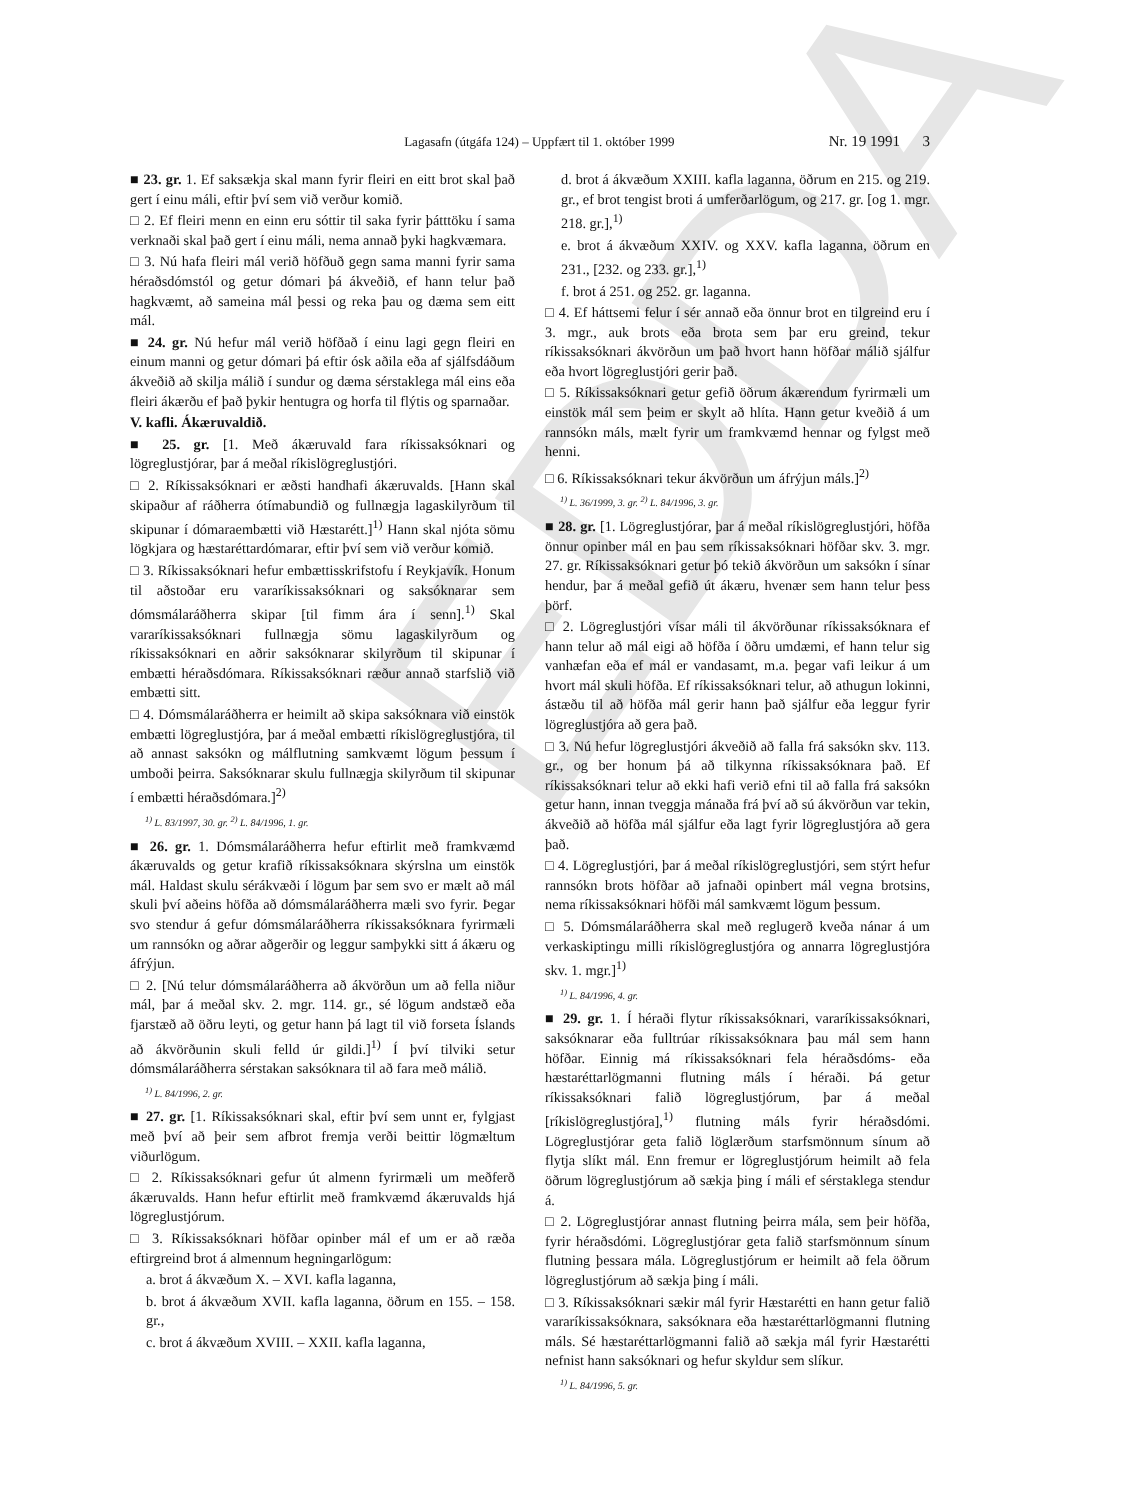EDDA
Lagasafn (útgáfa 124) – Uppfært til 1. október 1999 Nr. 19 1991 3
■ 23. gr. 1. Ef saksækja skal mann fyrir fleiri en eitt brot skal það gert í einu máli, eftir því sem við verður komið.
□ 2. Ef fleiri menn en einn eru sóttir til saka fyrir þátttöku í sama verknaði skal það gert í einu máli, nema annað þyki hagkvæmara.
□ 3. Nú hafa fleiri mál verið höfðuð gegn sama manni fyrir sama héraðsdómstól og getur dómari þá ákveðið, ef hann telur það hagkvæmt, að sameina mál þessi og reka þau og dæma sem eitt mál.
■ 24. gr. Nú hefur mál verið höfðað í einu lagi gegn fleiri en einum manni og getur dómari þá eftir ósk aðila eða af sjálfsdáðum ákveðið að skilja málið í sundur og dæma sérstaklega mál eins eða fleiri ákærðu ef það þykir hentugra og horfa til flýtis og sparnaðar.
V. kafli. Ákæruvaldið.
■ 25. gr. [1. Með ákæruvald fara ríkissaksóknari og lögreglustjórar, þar á meðal ríkislögreglustjóri.
□ 2. Ríkissaksóknari er æðsti handhafi ákæruvalds. [Hann skal skipaður af ráðherra ótímabundið og fullnægja lagaskilyrðum til skipunar í dómaraembætti við Hæstarétt.]<sup>1)</sup> Hann skal njóta sömu lögkjara og hæstaréttardómarar, eftir því sem við verður komið.
□ 3. Ríkissaksóknari hefur embættisskrifstofu í Reykjavík. Honum til aðstoðar eru vararíkissaksóknari og saksóknarar sem dómsmálaráðherra skipar [til fimm ára í senn].<sup>1)</sup> Skal vararíkissaksóknari fullnægja sömu lagaskilyrðum og ríkissaksóknari en aðrir saksóknarar skilyrðum til skipunar í embætti héraðsdómara. Ríkissaksóknari ræður annað starfslið við embætti sitt.
□ 4. Dómsmálaráðherra er heimilt að skipa saksóknara við einstök embætti lögreglustjóra, þar á meðal embætti ríkislögreglustjóra, til að annast saksókn og málflutning samkvæmt lögum þessum í umboði þeirra. Saksóknarar skulu fullnægja skilyrðum til skipunar í embætti héraðsdómara.]<sup>2)</sup>
<sup>1)</sup> L. 83/1997, 30. gr. <sup>2)</sup> L. 84/1996, 1. gr.
■ 26. gr. 1. Dómsmálaráðherra hefur eftirlit með framkvæmd ákæruvalds og getur krafið ríkissaksóknara skýrslna um einstök mál. Haldast skulu sérákvæði í lögum þar sem svo er mælt að mál skuli því aðeins höfða að dómsmálaráðherra mæli svo fyrir. Þegar svo stendur á gefur dómsmálaráðherra ríkissaksóknara fyrirmæli um rannsókn og aðrar aðgerðir og leggur samþykki sitt á ákæru og áfrýjun.
□ 2. [Nú telur dómsmálaráðherra að ákvörðun um að fella niður mál, þar á meðal skv. 2. mgr. 114. gr., sé lögum andstæð eða fjarstæð að öðru leyti, og getur hann þá lagt til við forseta Íslands að ákvörðunin skuli felld úr gildi.]<sup>1)</sup> Í því tilviki setur dómsmálaráðherra sérstakan saksóknara til að fara með málið.
<sup>1)</sup> L. 84/1996, 2. gr.
■ 27. gr. [1. Ríkissaksóknari skal, eftir því sem unnt er, fylgjast með því að þeir sem afbrot fremja verði beittir lögmæltum viðurlögum.
□ 2. Ríkissaksóknari gefur út almenn fyrirmæli um meðferð ákæruvalds. Hann hefur eftirlit með framkvæmd ákæruvalds hjá lögreglustjórum.
□ 3. Ríkissaksóknari höfðar opinber mál ef um er að ræða eftirgreind brot á almennum hegningarlögum:
a. brot á ákvæðum X. – XVI. kafla laganna,
b. brot á ákvæðum XVII. kafla laganna, öðrum en 155. – 158. gr.,
c. brot á ákvæðum XVIII. – XXII. kafla laganna,
d. brot á ákvæðum XXIII. kafla laganna, öðrum en 215. og 219. gr., ef brot tengist broti á umferðarlögum, og 217. gr. [og 1. mgr. 218. gr.],<sup>1)</sup>
e. brot á ákvæðum XXIV. og XXV. kafla laganna, öðrum en 231., [232. og 233. gr.],<sup>1)</sup>
f. brot á 251. og 252. gr. laganna.
□ 4. Ef háttsemi felur í sér annað eða önnur brot en tilgreind eru í 3. mgr., auk brots eða brota sem þar eru greind, tekur ríkissaksóknari ákvörðun um það hvort hann höfðar málið sjálfur eða hvort lögreglustjóri gerir það.
□ 5. Ríkissaksóknari getur gefið öðrum ákærendum fyrirmæli um einstök mál sem þeim er skylt að hlíta. Hann getur kveðið á um rannsókn máls, mælt fyrir um framkvæmd hennar og fylgst með henni.
□ 6. Ríkissaksóknari tekur ákvörðun um áfrýjun máls.]<sup>2)</sup>
<sup>1)</sup> L. 36/1999, 3. gr. <sup>2)</sup> L. 84/1996, 3. gr.
■ 28. gr. [1. Lögreglustjórar, þar á meðal ríkislögreglustjóri, höfða önnur opinber mál en þau sem ríkissaksóknari höfðar skv. 3. mgr. 27. gr. Ríkissaksóknari getur þó tekið ákvörðun um saksókn í sínar hendur, þar á meðal gefið út ákæru, hvenær sem hann telur þess þörf.
□ 2. Lögreglustjóri vísar máli til ákvörðunar ríkissaksóknara ef hann telur að mál eigi að höfða í öðru umdæmi, ef hann telur sig vanhæfan eða ef mál er vandasamt, m.a. þegar vafi leikur á um hvort mál skuli höfða. Ef ríkissaksóknari telur, að athugun lokinni, ástæðu til að höfða mál gerir hann það sjálfur eða leggur fyrir lögreglustjóra að gera það.
□ 3. Nú hefur lögreglustjóri ákveðið að falla frá saksókn skv. 113. gr., og ber honum þá að tilkynna ríkissaksóknara það. Ef ríkissaksóknari telur að ekki hafi verið efni til að falla frá saksókn getur hann, innan tveggja mánaða frá því að sú ákvörðun var tekin, ákveðið að höfða mál sjálfur eða lagt fyrir lögreglustjóra að gera það.
□ 4. Lögreglustjóri, þar á meðal ríkislögreglustjóri, sem stýrt hefur rannsókn brots höfðar að jafnaði opinbert mál vegna brotsins, nema ríkissaksóknari höfði mál samkvæmt lögum þessum.
□ 5. Dómsmálaráðherra skal með reglugerð kveða nánar á um verkaskiptingu milli ríkislögreglustjóra og annarra lögreglustjóra skv. 1. mgr.]<sup>1)</sup>
<sup>1)</sup> L. 84/1996, 4. gr.
■ 29. gr. 1. Í héraði flytur ríkissaksóknari, vararíkissaksóknari, saksóknarar eða fulltrúar ríkissaksóknara þau mál sem hann höfðar. Einnig má ríkissaksóknari fela héraðsdóms- eða hæstaréttarlögmanni flutning máls í héraði. Þá getur ríkissaksóknari falið lögreglustjórum, þar á meðal [ríkislögreglustjóra],<sup>1)</sup> flutning máls fyrir héraðsdómi. Lögreglustjórar geta falið löglærðum starfsmönnum sínum að flytja slíkt mál. Enn fremur er lögreglustjórum heimilt að fela öðrum lögreglustjórum að sækja þing í máli ef sérstaklega stendur á.
□ 2. Lögreglustjórar annast flutning þeirra mála, sem þeir höfða, fyrir héraðsdómi. Lögreglustjórar geta falið starfsmönnum sínum flutning þessara mála. Lögreglustjórum er heimilt að fela öðrum lögreglustjórum að sækja þing í máli.
□ 3. Ríkissaksóknari sækir mál fyrir Hæstarétti en hann getur falið vararíkissaksóknara, saksóknara eða hæstaréttarlögmanni flutning máls. Sé hæstaréttarlögmanni falið að sækja mál fyrir Hæstarétti nefnist hann saksóknari og hefur skyldur sem slíkur.
<sup>1)</sup> L. 84/1996, 5. gr.